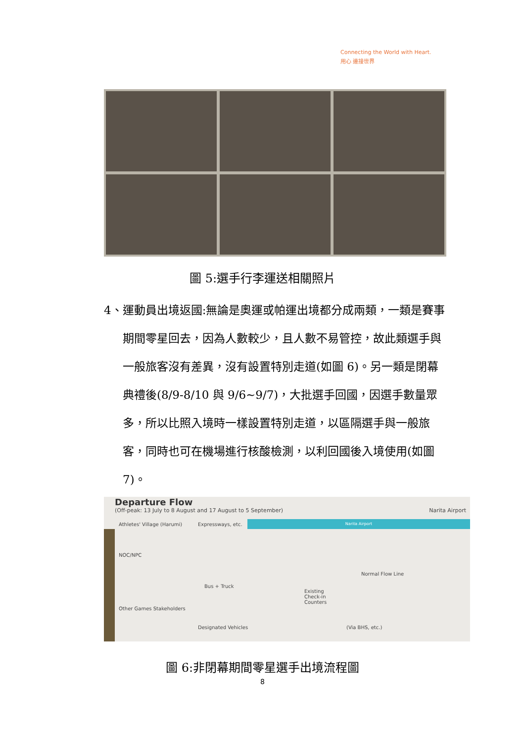Connecting the World with Heart.
用心 連接世界
圖 5:選手行李運送相關照片
4、運動員出境返國:無論是奧運或帕運出境都分成兩類，一類是賽事期間零星回去，因為人數較少，且人數不易管控，故此類選手與一般旅客沒有差異，沒有設置特別走道(如圖 6)。另一類是閉幕典禮後(8/9-8/10 與 9/6~9/7)，大批選手回國，因選手數量眾多，所以比照入境時一樣設置特別走道，以區隔選手與一般旅客，同時也可在機場進行核酸檢測，以利回國後入境使用(如圖 7)。
Departure Flow
(Off-peak: 13 July to 8 August and 17 August to 5 September) Narita Airport
Narita Airport
Athletes' Village (Harumi) Expressways, etc.
NOC/NPC
Bus + Truck
Other Games Stakeholders
Designated Vehicles
Existing
Check-in
Counters
Normal Flow Line
(Via BHS, etc.)
圖 6:非閉幕期間零星選手出境流程圖
8